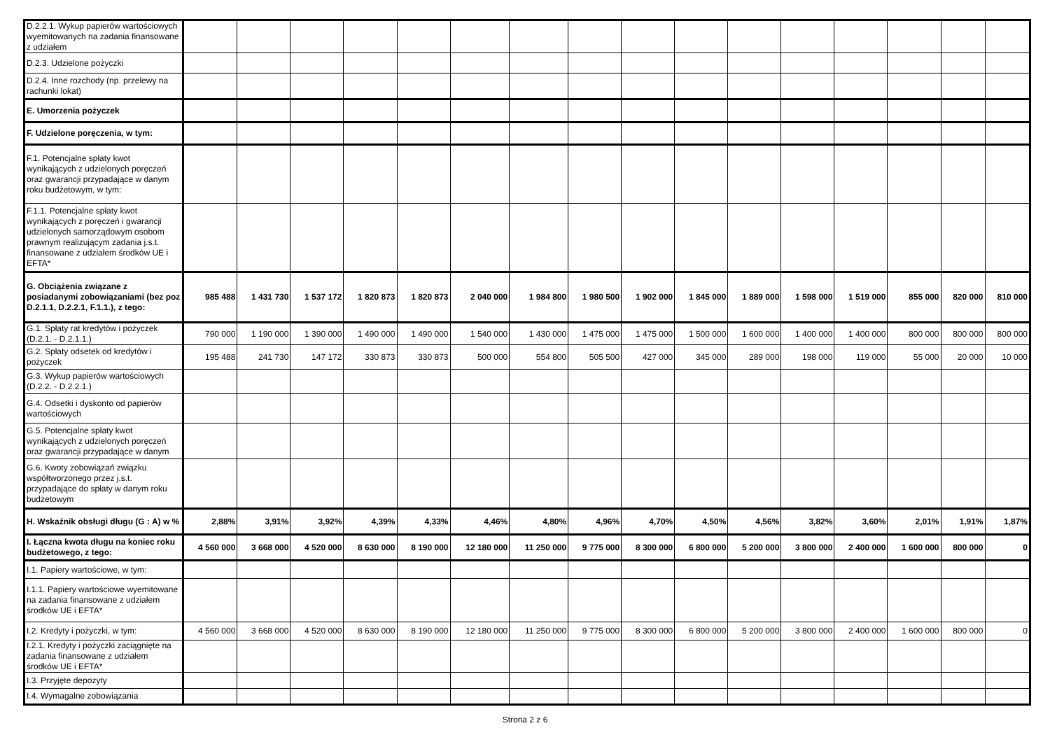| D.2.2.1. Wykup papierów wartościowych wyemitowanych na zadania finansowane z udziałem | | | | | | | | | | | | | | | | |
| D.2.3. Udzielone pożyczki | | | | | | | | | | | | | | | | |
| D.2.4. Inne rozchody (np. przelewy na rachunki lokat) | | | | | | | | | | | | | | | | |
| E. Umorzenia pożyczek | | | | | | | | | | | | | | | | |
| F. Udzielone poręczenia, w tym: | | | | | | | | | | | | | | | | |
| F.1. Potencjalne spłaty kwot wynikających z udzielonych poręczeń oraz gwarancji przypadające w danym roku budżetowym, w tym: | | | | | | | | | | | | | | | | |
| F.1.1. Potencjalne spłaty kwot wynikających z poręczeń i gwarancji udzielonych samorządowym osobom prawnym realizującym zadania j.s.t. finansowane z udziałem środków UE i EFTA* | | | | | | | | | | | | | | | | |
| G. Obciążenia związane z posiadanymi zobowiązaniami (bez poz D.2.1.1, D.2.2.1, F.1.1.), z tego: | 985 488 | 1 431 730 | 1 537 172 | 1 820 873 | 1 820 873 | 2 040 000 | 1 984 800 | 1 980 500 | 1 902 000 | 1 845 000 | 1 889 000 | 1 598 000 | 1 519 000 | 855 000 | 820 000 | 810 000 |
| G.1. Spłaty rat kredytów i pożyczek (D.2.1. - D.2.1.1.) | 790 000 | 1 190 000 | 1 390 000 | 1 490 000 | 1 490 000 | 1 540 000 | 1 430 000 | 1 475 000 | 1 475 000 | 1 500 000 | 1 600 000 | 1 400 000 | 1 400 000 | 800 000 | 800 000 | 800 000 |
| G.2. Spłaty odsetek od kredytów i pożyczek | 195 488 | 241 730 | 147 172 | 330 873 | 330 873 | 500 000 | 554 800 | 505 500 | 427 000 | 345 000 | 289 000 | 198 000 | 119 000 | 55 000 | 20 000 | 10 000 |
| G.3. Wykup papierów wartościowych (D.2.2. - D.2.2.1.) | | | | | | | | | | | | | | | | |
| G.4. Odsetki i dyskonto od papierów wartościowych | | | | | | | | | | | | | | | | |
| G.5. Potencjalne spłaty kwot wynikających z udzielonych poręczeń oraz gwarancji przypadające w danym | | | | | | | | | | | | | | | | |
| G.6. Kwoty zobowiązań związku współtworzonego przez j.s.t. przypadające do spłaty w danym roku budżetowym | | | | | | | | | | | | | | | | |
| H. Wskaźnik obsługi długu (G : A) w % | 2,88% | 3,91% | 3,92% | 4,39% | 4,33% | 4,46% | 4,80% | 4,96% | 4,70% | 4,50% | 4,56% | 3,82% | 3,60% | 2,01% | 1,91% | 1,87% |
| I. Łączna kwota długu na koniec roku budżetowego, z tego: | 4 560 000 | 3 668 000 | 4 520 000 | 8 630 000 | 8 190 000 | 12 180 000 | 11 250 000 | 9 775 000 | 8 300 000 | 6 800 000 | 5 200 000 | 3 800 000 | 2 400 000 | 1 600 000 | 800 000 | 0 |
| I.1. Papiery wartościowe, w tym: | | | | | | | | | | | | | | | | |
| I.1.1. Papiery wartościowe wyemitowane na zadania finansowane z udziałem środków UE i EFTA* | | | | | | | | | | | | | | | | |
| I.2. Kredyty i pożyczki, w tym: | 4 560 000 | 3 668 000 | 4 520 000 | 8 630 000 | 8 190 000 | 12 180 000 | 11 250 000 | 9 775 000 | 8 300 000 | 6 800 000 | 5 200 000 | 3 800 000 | 2 400 000 | 1 600 000 | 800 000 | 0 |
| I.2.1. Kredyty i pożyczki zaciągnięte na zadania finansowane z udziałem środków UE i EFTA* | | | | | | | | | | | | | | | | |
| I.3. Przyjęte depozyty | | | | | | | | | | | | | | | | |
| I.4. Wymagalne zobowiązania | | | | | | | | | | | | | | | | |
Strona 2 z 6